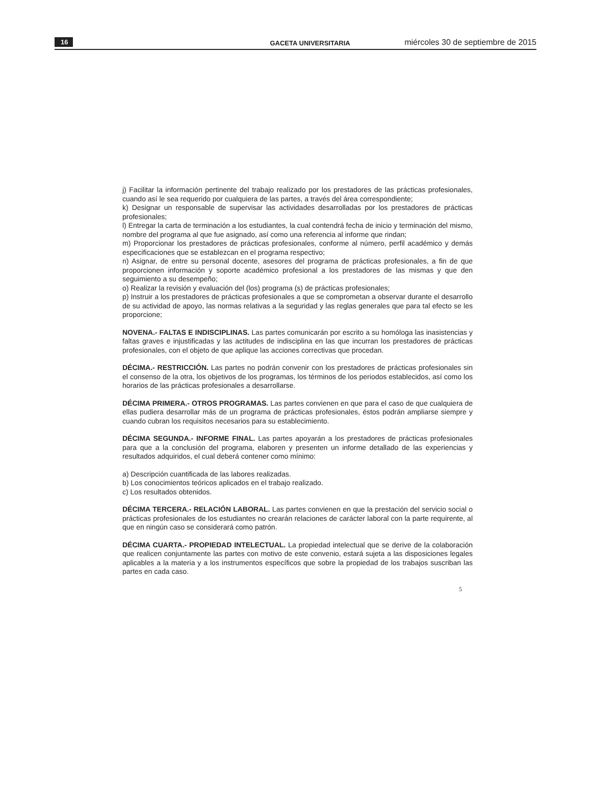16 GACETA UNIVERSITARIA miércoles 30 de septiembre de 2015
j) Facilitar la información pertinente del trabajo realizado por los prestadores de las prácticas profesionales, cuando así le sea requerido por cualquiera de las partes, a través del área correspondiente;
k) Designar un responsable de supervisar las actividades desarrolladas por los prestadores de prácticas profesionales;
l) Entregar la carta de terminación a los estudiantes, la cual contendrá fecha de inicio y terminación del mismo, nombre del programa al que fue asignado, así como una referencia al informe que rindan;
m) Proporcionar los prestadores de prácticas profesionales, conforme al número, perfil académico y demás especificaciones que se establezcan en el programa respectivo;
n) Asignar, de entre su personal docente, asesores del programa de prácticas profesionales, a fin de que proporcionen información y soporte académico profesional a los prestadores de las mismas y que den seguimiento a su desempeño;
o) Realizar la revisión y evaluación del (los) programa (s) de prácticas profesionales;
p) Instruir a los prestadores de prácticas profesionales a que se comprometan a observar durante el desarrollo de su actividad de apoyo, las normas relativas a la seguridad y las reglas generales que para tal efecto se les proporcione;
NOVENA.- FALTAS E INDISCIPLINAS. Las partes comunicarán por escrito a su homóloga las inasistencias y faltas graves e injustificadas y las actitudes de indisciplina en las que incurran los prestadores de prácticas profesionales, con el objeto de que aplique las acciones correctivas que procedan.
DÉCIMA.- RESTRICCIÓN. Las partes no podrán convenir con los prestadores de prácticas profesionales sin el consenso de la otra, los objetivos de los programas, los términos de los periodos establecidos, así como los horarios de las prácticas profesionales a desarrollarse.
DÉCIMA PRIMERA.- OTROS PROGRAMAS. Las partes convienen en que para el caso de que cualquiera de ellas pudiera desarrollar más de un programa de prácticas profesionales, éstos podrán ampliarse siempre y cuando cubran los requisitos necesarios para su establecimiento.
DÉCIMA SEGUNDA.- INFORME FINAL. Las partes apoyarán a los prestadores de prácticas profesionales para que a la conclusión del programa, elaboren y presenten un informe detallado de las experiencias y resultados adquiridos, el cual deberá contener como mínimo:
a) Descripción cuantificada de las labores realizadas.
b) Los conocimientos teóricos aplicados en el trabajo realizado.
c) Los resultados obtenidos.
DÉCIMA TERCERA.- RELACIÓN LABORAL. Las partes convienen en que la prestación del servicio social o prácticas profesionales de los estudiantes no crearán relaciones de carácter laboral con la parte requirente, al que en ningún caso se considerará como patrón.
DÉCIMA CUARTA.- PROPIEDAD INTELECTUAL. La propiedad intelectual que se derive de la colaboración que realicen conjuntamente las partes con motivo de este convenio, estará sujeta a las disposiciones legales aplicables a la materia y a los instrumentos específicos que sobre la propiedad de los trabajos suscriban las partes en cada caso.
5